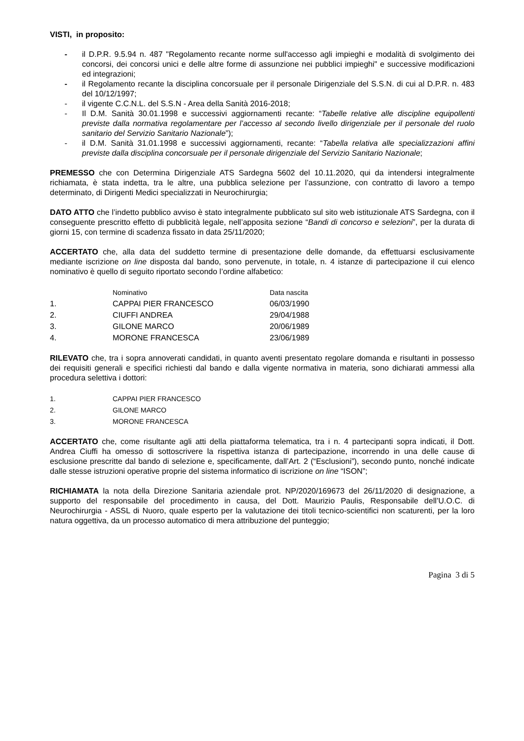VISTI, in proposito:
- il D.P.R. 9.5.94 n. 487 "Regolamento recante norme sull'accesso agli impieghi e modalità di svolgimento dei concorsi, dei concorsi unici e delle altre forme di assunzione nei pubblici impieghi" e successive modificazioni ed integrazioni;
- il Regolamento recante la disciplina concorsuale per il personale Dirigenziale del S.S.N. di cui al D.P.R. n. 483 del 10/12/1997;
- il vigente C.C.N.L. del S.S.N - Area della Sanità 2016-2018;
- Il D.M. Sanità 30.01.1998 e successivi aggiornamenti recante: “Tabelle relative alle discipline equipollenti previste dalla normativa regolamentare per l’accesso al secondo livello dirigenziale per il personale del ruolo sanitario del Servizio Sanitario Nazionale”);
- il D.M. Sanità 31.01.1998 e successivi aggiornamenti, recante: “Tabella relativa alle specializzazioni affini previste dalla disciplina concorsuale per il personale dirigenziale del Servizio Sanitario Nazionale;
PREMESSO che con Determina Dirigenziale ATS Sardegna 5602 del 10.11.2020, qui da intendersi integralmente richiamata, è stata indetta, tra le altre, una pubblica selezione per l’assunzione, con contratto di lavoro a tempo determinato, di Dirigenti Medici specializzati in Neurochirurgia;
DATO ATTO che l’indetto pubblico avviso è stato integralmente pubblicato sul sito web istituzionale ATS Sardegna, con il conseguente prescritto effetto di pubblicità legale, nell’apposita sezione “Bandi di concorso e selezioni”, per la durata di giorni 15, con termine di scadenza fissato in data 25/11/2020;
ACCERTATO che, alla data del suddetto termine di presentazione delle domande, da effettuarsi esclusivamente mediante iscrizione on line disposta dal bando, sono pervenute, in totale, n. 4 istanze di partecipazione il cui elenco nominativo è quello di seguito riportato secondo l’ordine alfabetico:
| | Nominativo | Data nascita |
| --- | --- | --- |
| 1. | CAPPAI PIER FRANCESCO | 06/03/1990 |
| 2. | CIUFFI ANDREA | 29/04/1988 |
| 3. | GILONE MARCO | 20/06/1989 |
| 4. | MORONE FRANCESCA | 23/06/1989 |
RILEVATO che, tra i sopra annoverati candidati, in quanto aventi presentato regolare domanda e risultanti in possesso dei requisiti generali e specifici richiesti dal bando e dalla vigente normativa in materia, sono dichiarati ammessi alla procedura selettiva i dottori:
| 1. | CAPPAI PIER FRANCESCO |
| 2. | GILONE MARCO |
| 3. | MORONE FRANCESCA |
ACCERTATO che, come risultante agli atti della piattaforma telematica, tra i n. 4 partecipanti sopra indicati, il Dott. Andrea Ciuffi ha omesso di sottoscrivere la rispettiva istanza di partecipazione, incorrendo in una delle cause di esclusione prescritte dal bando di selezione e, specificamente, dall’Art. 2 (“Esclusioni”), secondo punto, nonché indicate dalle stesse istruzioni operative proprie del sistema informatico di iscrizione on line “ISON”;
RICHIAMATA la nota della Direzione Sanitaria aziendale prot. NP/2020/169673 del 26/11/2020 di designazione, a supporto del responsabile del procedimento in causa, del Dott. Maurizio Paulis, Responsabile dell’U.O.C. di Neurochirurgia - ASSL di Nuoro, quale esperto per la valutazione dei titoli tecnico-scientifici non scaturenti, per la loro natura oggettiva, da un processo automatico di mera attribuzione del punteggio;
Pagina 3 di 5